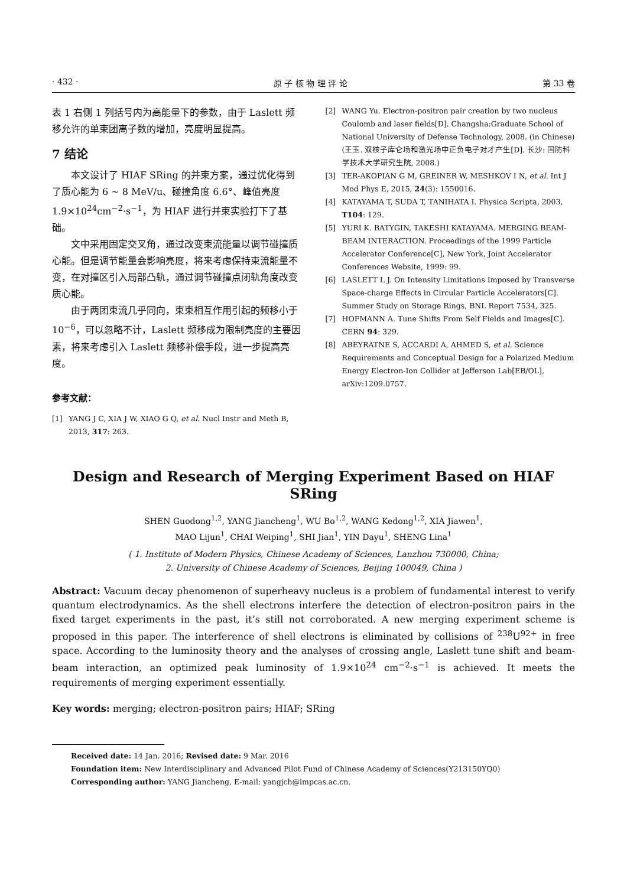· 432 · 原 子 核 物 理 评 论 第 33 卷
表 1 右侧 1 列括号内为高能量下的参数，由于 Laslett 频移允许的单束团离子数的增加，亮度明显提高。
7 结论
本文设计了 HIAF SRing 的并束方案，通过优化得到了质心能为 6 ∼ 8 MeV/u、碰撞角度 6.6°、峰值亮度 1.9×10<sup>24</sup>cm<sup>−2</sup>·s<sup>−1</sup>，为 HIAF 进行并束实验打下了基础。
文中采用固定交叉角，通过改变束流能量以调节碰撞质心能。但是调节能量会影响亮度，将来考虑保持束流能量不变，在对撞区引入局部凸轨，通过调节碰撞点闭轨角度改变质心能。
由于两团束流几乎同向，束束相互作用引起的频移小于 10<sup>−6</sup>，可以忽略不计，Laslett 频移成为限制亮度的主要因素，将来考虑引入 Laslett 频移补偿手段，进一步提高亮度。
参考文献：
[1] YANG J C, XIA J W, XIAO G Q, et al. Nucl Instr and Meth B, 2013, 317: 263.
[2] WANG Yu. Electron-positron pair creation by two nucleus Coulomb and laser fields[D]. Changsha:Graduate School of National University of Defense Technology, 2008. (in Chinese)
(王玉. 双核子库仑场和激光场中正负电子对才产生[D]. 长沙: 国防科学技术大学研究生院, 2008.)
[3] TER-AKOPIAN G M, GREINER W, MESHKOV I N, et al. Int J Mod Phys E, 2015, 24(3): 1550016.
[4] KATAYAMA T, SUDA T, TANIHATA I. Physica Scripta, 2003, T104: 129.
[5] YURI K. BATYGIN, TAKESHI KATAYAMA. MERGING BEAM-BEAM INTERACTION. Proceedings of the 1999 Particle Accelerator Conference[C], New York, Joint Accelerator Conferences Website, 1999: 99.
[6] LASLETT L J. On Intensity Limitations Imposed by Transverse Space-charge Effects in Circular Particle Accelerators[C]. Summer Study on Storage Rings, BNL Report 7534, 325.
[7] HOFMANN A. Tune Shifts From Self Fields and Images[C]. CERN 94: 329.
[8] ABEYRATNE S, ACCARDI A, AHMED S, et al. Science Requirements and Conceptual Design for a Polarized Medium Energy Electron-Ion Collider at Jefferson Lab[EB/OL], arXiv:1209.0757.
Design and Research of Merging Experiment Based on HIAF SRing
SHEN Guodong<sup>1,2</sup>, YANG Jiancheng<sup>1</sup>, WU Bo<sup>1,2</sup>, WANG Kedong<sup>1,2</sup>, XIA Jiawen<sup>1</sup>,
MAO Lijun<sup>1</sup>, CHAI Weiping<sup>1</sup>, SHI Jian<sup>1</sup>, YIN Dayu<sup>1</sup>, SHENG Lina<sup>1</sup>
( 1. Institute of Modern Physics, Chinese Academy of Sciences, Lanzhou 730000, China;
2. University of Chinese Academy of Sciences, Beijing 100049, China )
Abstract: Vacuum decay phenomenon of superheavy nucleus is a problem of fundamental interest to verify quantum electrodynamics. As the shell electrons interfere the detection of electron-positron pairs in the fixed target experiments in the past, it’s still not corroborated. A new merging experiment scheme is proposed in this paper. The interference of shell electrons is eliminated by collisions of <sup>238</sup>U<sup>92+</sup> in free space. According to the luminosity theory and the analyses of crossing angle, Laslett tune shift and beam-beam interaction, an optimized peak luminosity of 1.9×10<sup>24</sup> cm<sup>−2</sup>·s<sup>−1</sup> is achieved. It meets the requirements of merging experiment essentially.
Key words: merging; electron-positron pairs; HIAF; SRing
Received date: 14 Jan. 2016; Revised date: 9 Mar. 2016
Foundation item: New Interdisciplinary and Advanced Pilot Fund of Chinese Academy of Sciences(Y213150YQ0)
Corresponding author: YANG Jiancheng, E-mail: yangjch@impcas.ac.cn.